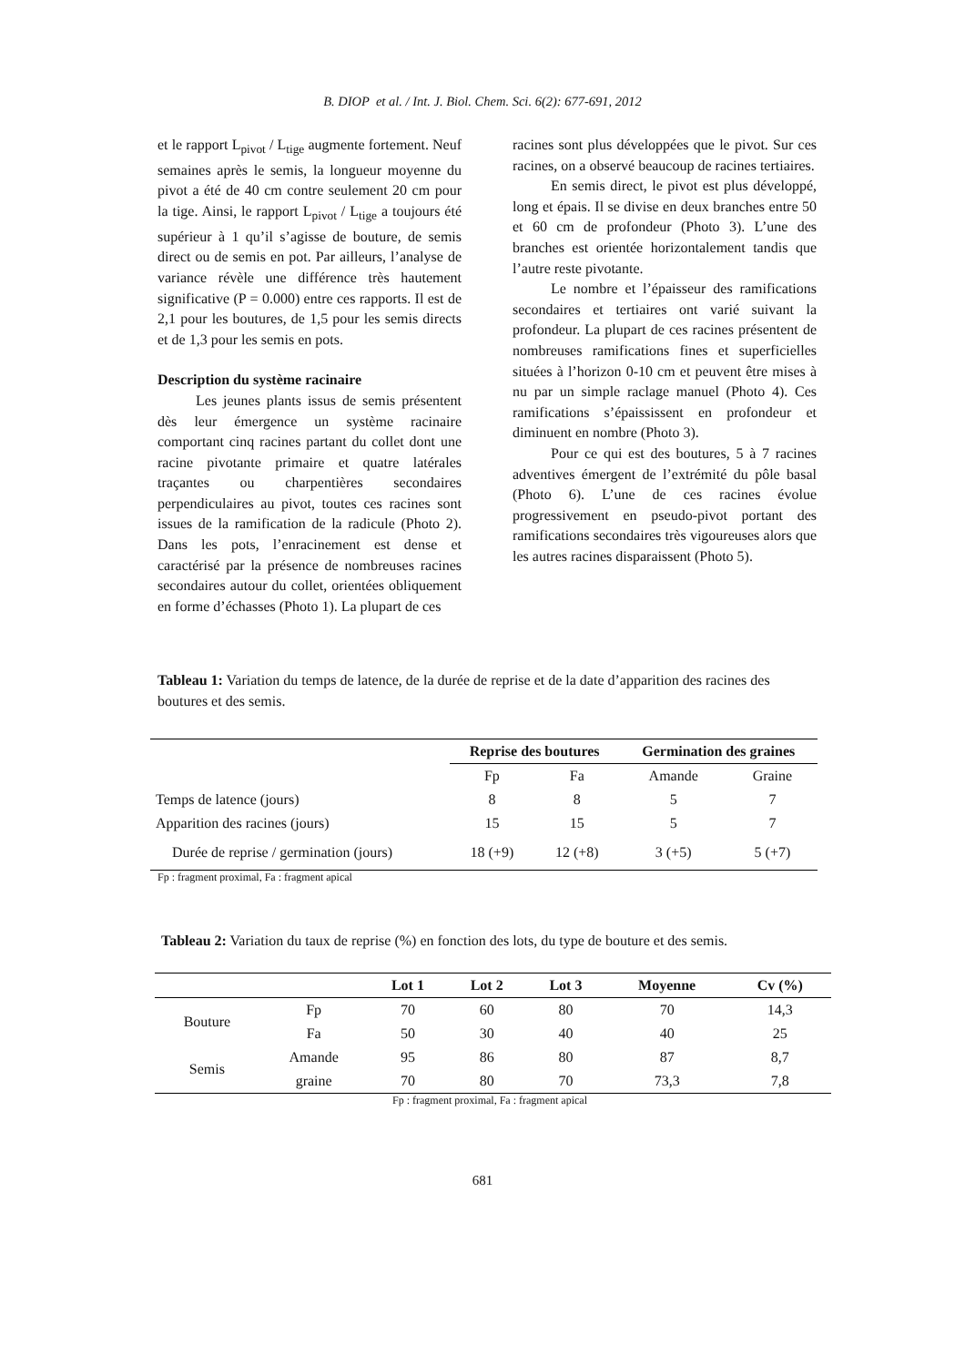B. DIOP et al. / Int. J. Biol. Chem. Sci. 6(2): 677-691, 2012
et le rapport L<sub>pivot</sub> / L<sub>tige</sub> augmente fortement. Neuf semaines après le semis, la longueur moyenne du pivot a été de 40 cm contre seulement 20 cm pour la tige. Ainsi, le rapport L<sub>pivot</sub> / L<sub>tige</sub> a toujours été supérieur à 1 qu’il s’agisse de bouture, de semis direct ou de semis en pot. Par ailleurs, l’analyse de variance révèle une différence très hautement significative (P = 0.000) entre ces rapports. Il est de 2,1 pour les boutures, de 1,5 pour les semis directs et de 1,3 pour les semis en pots.
Description du système racinaire
Les jeunes plants issus de semis présentent dès leur émergence un système racinaire comportant cinq racines partant du collet dont une racine pivotante primaire et quatre latérales traçantes ou charpentières secondaires perpendiculaires au pivot, toutes ces racines sont issues de la ramification de la radicule (Photo 2). Dans les pots, l’enracinement est dense et caractérisé par la présence de nombreuses racines secondaires autour du collet, orientées obliquement en forme d’échasses (Photo 1). La plupart de ces
racines sont plus développées que le pivot. Sur ces racines, on a observé beaucoup de racines tertiaires.
En semis direct, le pivot est plus développé, long et épais. Il se divise en deux branches entre 50 et 60 cm de profondeur (Photo 3). L’une des branches est orientée horizontalement tandis que l’autre reste pivotante.
Le nombre et l’épaisseur des ramifications secondaires et tertiaires ont varié suivant la profondeur. La plupart de ces racines présentent de nombreuses ramifications fines et superficielles situées à l’horizon 0-10 cm et peuvent être mises à nu par un simple raclage manuel (Photo 4). Ces ramifications s’épaississent en profondeur et diminuent en nombre (Photo 3).
Pour ce qui est des boutures, 5 à 7 racines adventives émergent de l’extrémité du pôle basal (Photo 6). L’une de ces racines évolue progressivement en pseudo-pivot portant des ramifications secondaires très vigoureuses alors que les autres racines disparaissent (Photo 5).
Tableau 1: Variation du temps de latence, de la durée de reprise et de la date d’apparition des racines des boutures et des semis.
| | Reprise des boutures | | Germination des graines | |
| --- | --- | --- | --- | --- |
| | Fp | Fa | Amande | Graine |
| Temps de latence (jours) | 8 | 8 | 5 | 7 |
| Apparition des racines (jours) | 15 | 15 | 5 | 7 |
| Durée de reprise / germination (jours) | 18 (+9) | 12 (+8) | 3 (+5) | 5 (+7) |
Fp : fragment proximal, Fa : fragment apical
Tableau 2: Variation du taux de reprise (%) en fonction des lots, du type de bouture et des semis.
| | | Lot 1 | Lot 2 | Lot 3 | Moyenne | Cv (%) |
| --- | --- | --- | --- | --- | --- | --- |
| Bouture | Fp | 70 | 60 | 80 | 70 | 14,3 |
| | Fa | 50 | 30 | 40 | 40 | 25 |
| Semis | Amande | 95 | 86 | 80 | 87 | 8,7 |
| | graine | 70 | 80 | 70 | 73,3 | 7,8 |
Fp : fragment proximal, Fa : fragment apical
681